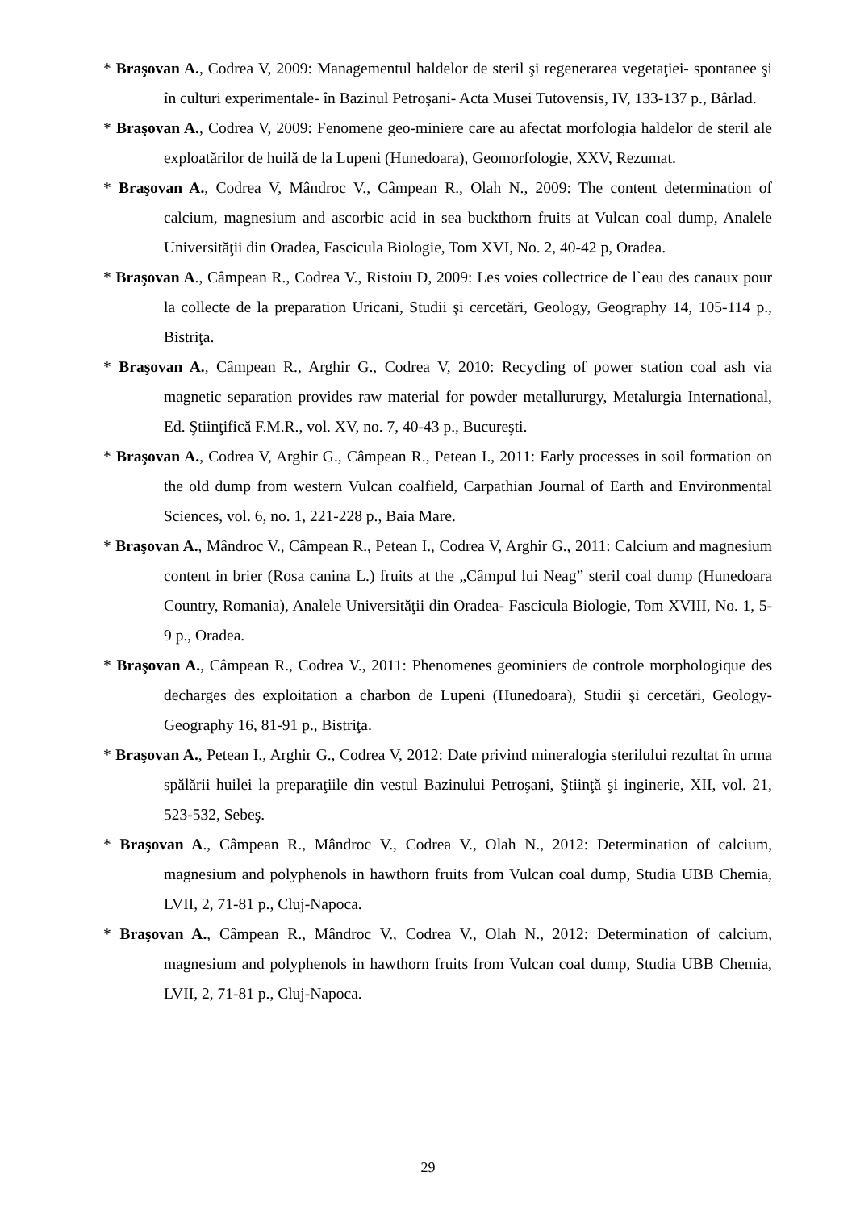* Braşovan A., Codrea V, 2009: Managementul haldelor de steril şi regenerarea vegetaţiei- spontanee şi în culturi experimentale- în Bazinul Petroşani- Acta Musei Tutovensis, IV, 133-137 p., Bârlad.
* Braşovan A., Codrea V, 2009: Fenomene geo-miniere care au afectat morfologia haldelor de steril ale exploatărilor de huilă de la Lupeni (Hunedoara), Geomorfologie, XXV, Rezumat.
* Braşovan A., Codrea V, Mândroc V., Câmpean R., Olah N., 2009: The content determination of calcium, magnesium and ascorbic acid in sea buckthorn fruits at Vulcan coal dump, Analele Universităţii din Oradea, Fascicula Biologie, Tom XVI, No. 2, 40-42 p, Oradea.
* Braşovan A., Câmpean R., Codrea V., Ristoiu D, 2009: Les voies collectrice de l`eau des canaux pour la collecte de la preparation Uricani, Studii şi cercetări, Geology, Geography 14, 105-114 p., Bistriţa.
* Braşovan A., Câmpean R., Arghir G., Codrea V, 2010: Recycling of power station coal ash via magnetic separation provides raw material for powder metallururgy, Metalurgia International, Ed. Ştiinţifică F.M.R., vol. XV, no. 7, 40-43 p., Bucureşti.
* Braşovan A., Codrea V, Arghir G., Câmpean R., Petean I., 2011: Early processes in soil formation on the old dump from western Vulcan coalfield, Carpathian Journal of Earth and Environmental Sciences, vol. 6, no. 1, 221-228 p., Baia Mare.
* Braşovan A., Mândroc V., Câmpean R., Petean I., Codrea V, Arghir G., 2011: Calcium and magnesium content in brier (Rosa canina L.) fruits at the „Câmpul lui Neag” steril coal dump (Hunedoara Country, Romania), Analele Universităţii din Oradea- Fascicula Biologie, Tom XVIII, No. 1, 5-9 p., Oradea.
* Braşovan A., Câmpean R., Codrea V., 2011: Phenomenes geominiers de controle morphologique des decharges des exploitation a charbon de Lupeni (Hunedoara), Studii şi cercetări, Geology-Geography 16, 81-91 p., Bistriţa.
* Braşovan A., Petean I., Arghir G., Codrea V, 2012: Date privind mineralogia sterilului rezultat în urma spălării huilei la preparaţiile din vestul Bazinului Petroşani, Ştiinţă şi inginerie, XII, vol. 21, 523-532, Sebeş.
* Braşovan A., Câmpean R., Mândroc V., Codrea V., Olah N., 2012: Determination of calcium, magnesium and polyphenols in hawthorn fruits from Vulcan coal dump, Studia UBB Chemia, LVII, 2, 71-81 p., Cluj-Napoca.
* Braşovan A., Câmpean R., Mândroc V., Codrea V., Olah N., 2012: Determination of calcium, magnesium and polyphenols in hawthorn fruits from Vulcan coal dump, Studia UBB Chemia, LVII, 2, 71-81 p., Cluj-Napoca.
29